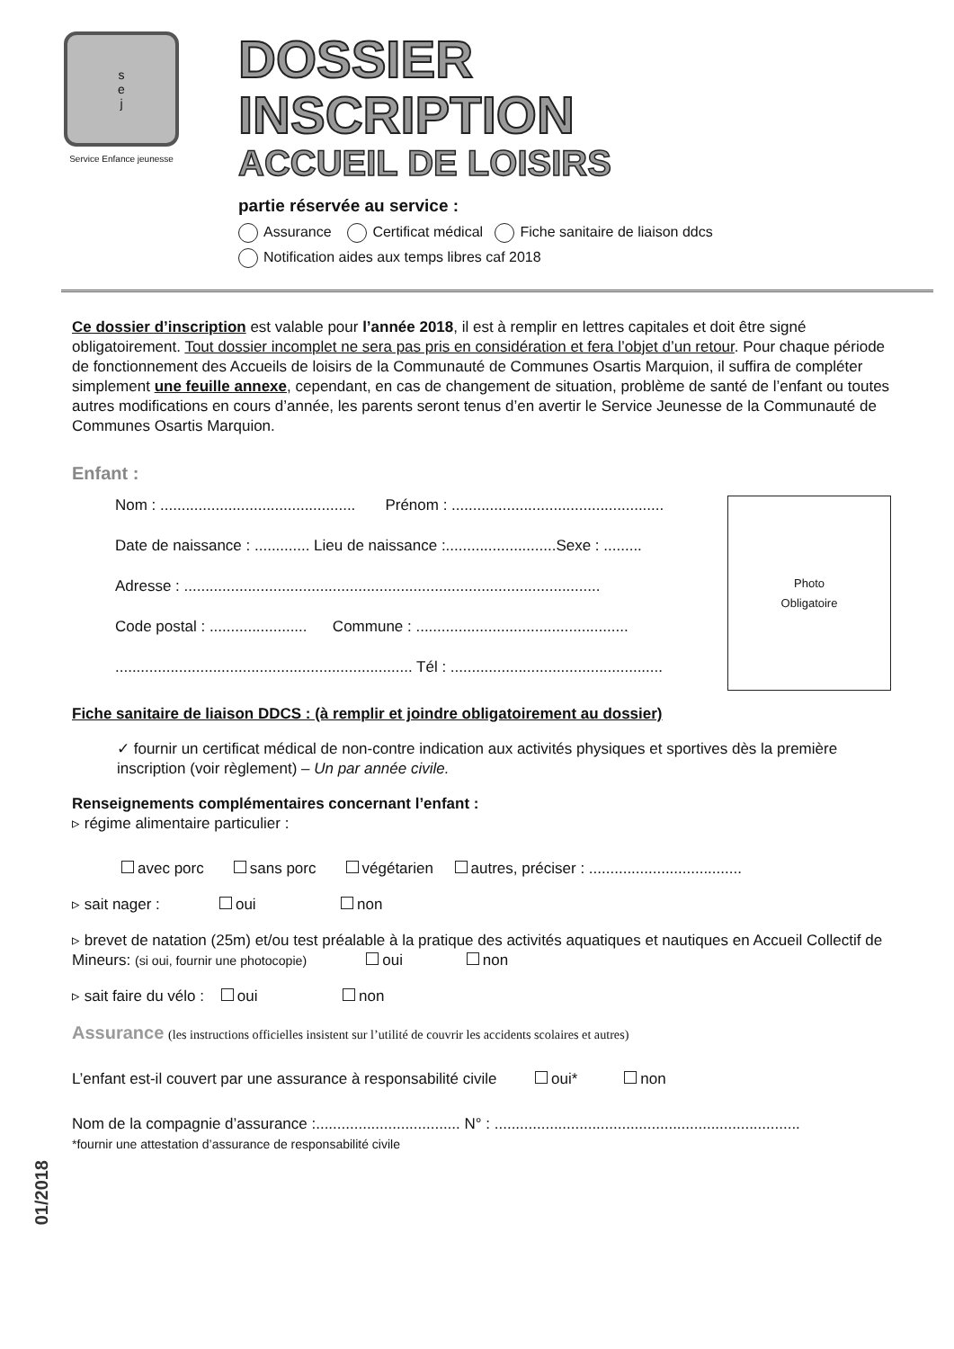s
e
j
Service Enfance jeunesse
DOSSIER
INSCRIPTION
ACCUEIL DE LOISIRS
partie réservée au service :
Assurance Certificat médical Fiche sanitaire de liaison ddcs
Notification aides aux temps libres caf 2018
Ce dossier d’inscription est valable pour l’année 2018, il est à remplir en lettres capitales et doit être signé obligatoirement. Tout dossier incomplet ne sera pas pris en considération et fera l’objet d’un retour. Pour chaque période de fonctionnement des Accueils de loisirs de la Communauté de Communes Osartis Marquion, il suffira de compléter simplement une feuille annexe, cependant, en cas de changement de situation, problème de santé de l’enfant ou toutes autres modifications en cours d’année, les parents seront tenus d’en avertir le Service Jeunesse de la Communauté de Communes Osartis Marquion.
Enfant :
Photo
Obligatoire
Nom : .............................................. Prénom : ..................................................
Date de naissance : ............. Lieu de naissance :..........................Sexe : .........
Adresse : ..................................................................................................
Code postal : ....................... Commune : ..................................................
...................................................................... Tél : ..................................................
Fiche sanitaire de liaison DDCS : (à remplir et joindre obligatoirement au dossier)
✓ fournir un certificat médical de non-contre indication aux activités physiques et sportives dès la première inscription (voir règlement) – Un par année civile.
Renseignements complémentaires concernant l’enfant :
▹ régime alimentaire particulier :
avec porc sans porc végétarien autres, préciser : ....................................
▹ sait nager : oui non
▹ brevet de natation (25m) et/ou test préalable à la pratique des activités aquatiques et nautiques en Accueil Collectif de Mineurs: (si oui, fournir une photocopie) oui non
▹ sait faire du vélo : oui non
Assurance (les instructions officielles insistent sur l’utilité de couvrir les accidents scolaires et autres)
L’enfant est-il couvert par une assurance à responsabilité civile oui* non
Nom de la compagnie d’assurance :.................................. N° : ........................................................................
*fournir une attestation d’assurance de responsabilité civile
01/2018